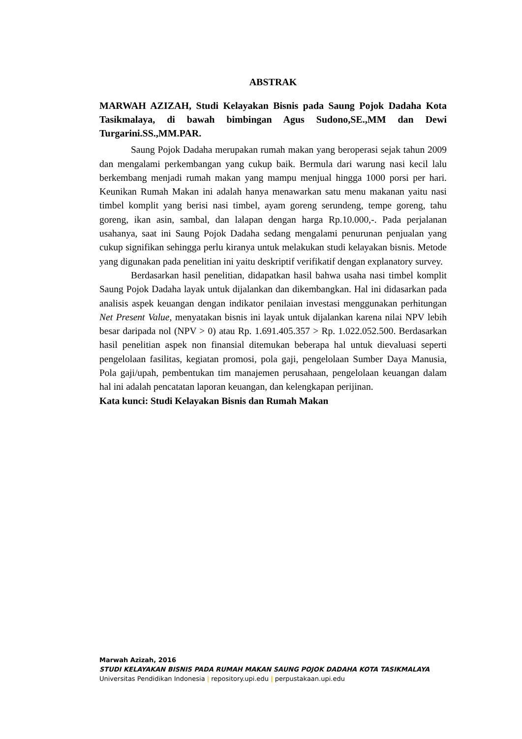ABSTRAK
MARWAH AZIZAH, Studi Kelayakan Bisnis pada Saung Pojok Dadaha Kota Tasikmalaya, di bawah bimbingan Agus Sudono,SE.,MM dan Dewi Turgarini.SS.,MM.PAR.
Saung Pojok Dadaha merupakan rumah makan yang beroperasi sejak tahun 2009 dan mengalami perkembangan yang cukup baik. Bermula dari warung nasi kecil lalu berkembang menjadi rumah makan yang mampu menjual hingga 1000 porsi per hari. Keunikan Rumah Makan ini adalah hanya menawarkan satu menu makanan yaitu nasi timbel komplit yang berisi nasi timbel, ayam goreng serundeng, tempe goreng, tahu goreng, ikan asin, sambal, dan lalapan dengan harga Rp.10.000,-. Pada perjalanan usahanya, saat ini Saung Pojok Dadaha sedang mengalami penurunan penjualan yang cukup signifikan sehingga perlu kiranya untuk melakukan studi kelayakan bisnis. Metode yang digunakan pada penelitian ini yaitu deskriptif verifikatif dengan explanatory survey.
Berdasarkan hasil penelitian, didapatkan hasil bahwa usaha nasi timbel komplit Saung Pojok Dadaha layak untuk dijalankan dan dikembangkan. Hal ini didasarkan pada analisis aspek keuangan dengan indikator penilaian investasi menggunakan perhitungan Net Present Value, menyatakan bisnis ini layak untuk dijalankan karena nilai NPV lebih besar daripada nol (NPV > 0) atau Rp. 1.691.405.357 > Rp. 1.022.052.500. Berdasarkan hasil penelitian aspek non finansial ditemukan beberapa hal untuk dievaluasi seperti pengelolaan fasilitas, kegiatan promosi, pola gaji, pengelolaan Sumber Daya Manusia, Pola gaji/upah, pembentukan tim manajemen perusahaan, pengelolaan keuangan dalam hal ini adalah pencatatan laporan keuangan, dan kelengkapan perijinan.
Kata kunci: Studi Kelayakan Bisnis dan Rumah Makan
Marwah Azizah, 2016
STUDI KELAYAKAN BISNIS PADA RUMAH MAKAN SAUNG POJOK DADAHA KOTA TASIKMALAYA
Universitas Pendidikan Indonesia | repository.upi.edu | perpustakaan.upi.edu